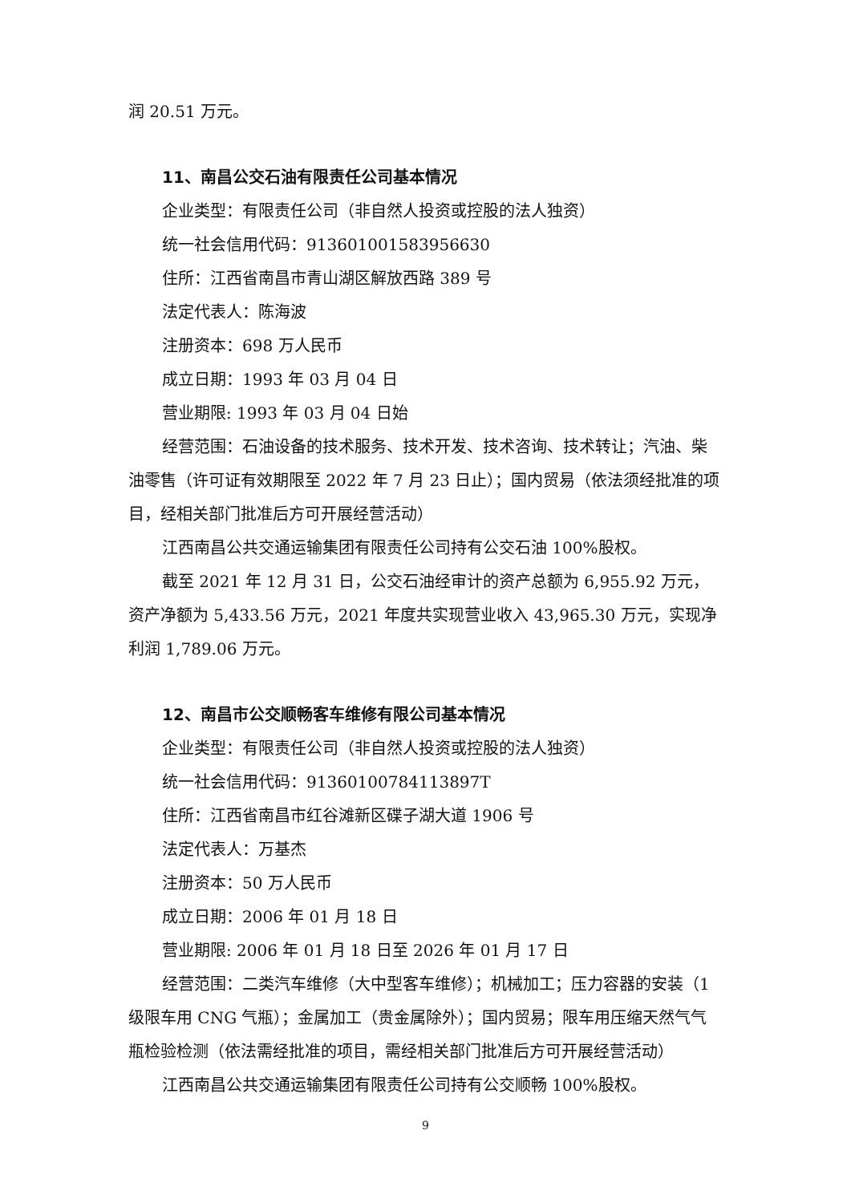润 20.51 万元。
11、南昌公交石油有限责任公司基本情况
企业类型：有限责任公司（非自然人投资或控股的法人独资）
统一社会信用代码：913601001583956630
住所：江西省南昌市青山湖区解放西路 389 号
法定代表人：陈海波
注册资本：698 万人民币
成立日期：1993 年 03 月 04 日
营业期限: 1993 年 03 月 04 日始
经营范围：石油设备的技术服务、技术开发、技术咨询、技术转让；汽油、柴油零售（许可证有效期限至 2022 年 7 月 23 日止）；国内贸易（依法须经批准的项目，经相关部门批准后方可开展经营活动）
江西南昌公共交通运输集团有限责任公司持有公交石油 100%股权。
截至 2021 年 12 月 31 日，公交石油经审计的资产总额为 6,955.92 万元，资产净额为 5,433.56 万元，2021 年度共实现营业收入 43,965.30 万元，实现净利润 1,789.06 万元。
12、南昌市公交顺畅客车维修有限公司基本情况
企业类型：有限责任公司（非自然人投资或控股的法人独资）
统一社会信用代码：91360100784113897T
住所：江西省南昌市红谷滩新区碟子湖大道 1906 号
法定代表人：万基杰
注册资本：50 万人民币
成立日期：2006 年 01 月 18 日
营业期限: 2006 年 01 月 18 日至 2026 年 01 月 17 日
经营范围：二类汽车维修（大中型客车维修）；机械加工；压力容器的安装（1 级限车用 CNG 气瓶）；金属加工（贵金属除外）；国内贸易；限车用压缩天然气气瓶检验检测（依法需经批准的项目，需经相关部门批准后方可开展经营活动）
江西南昌公共交通运输集团有限责任公司持有公交顺畅 100%股权。
9